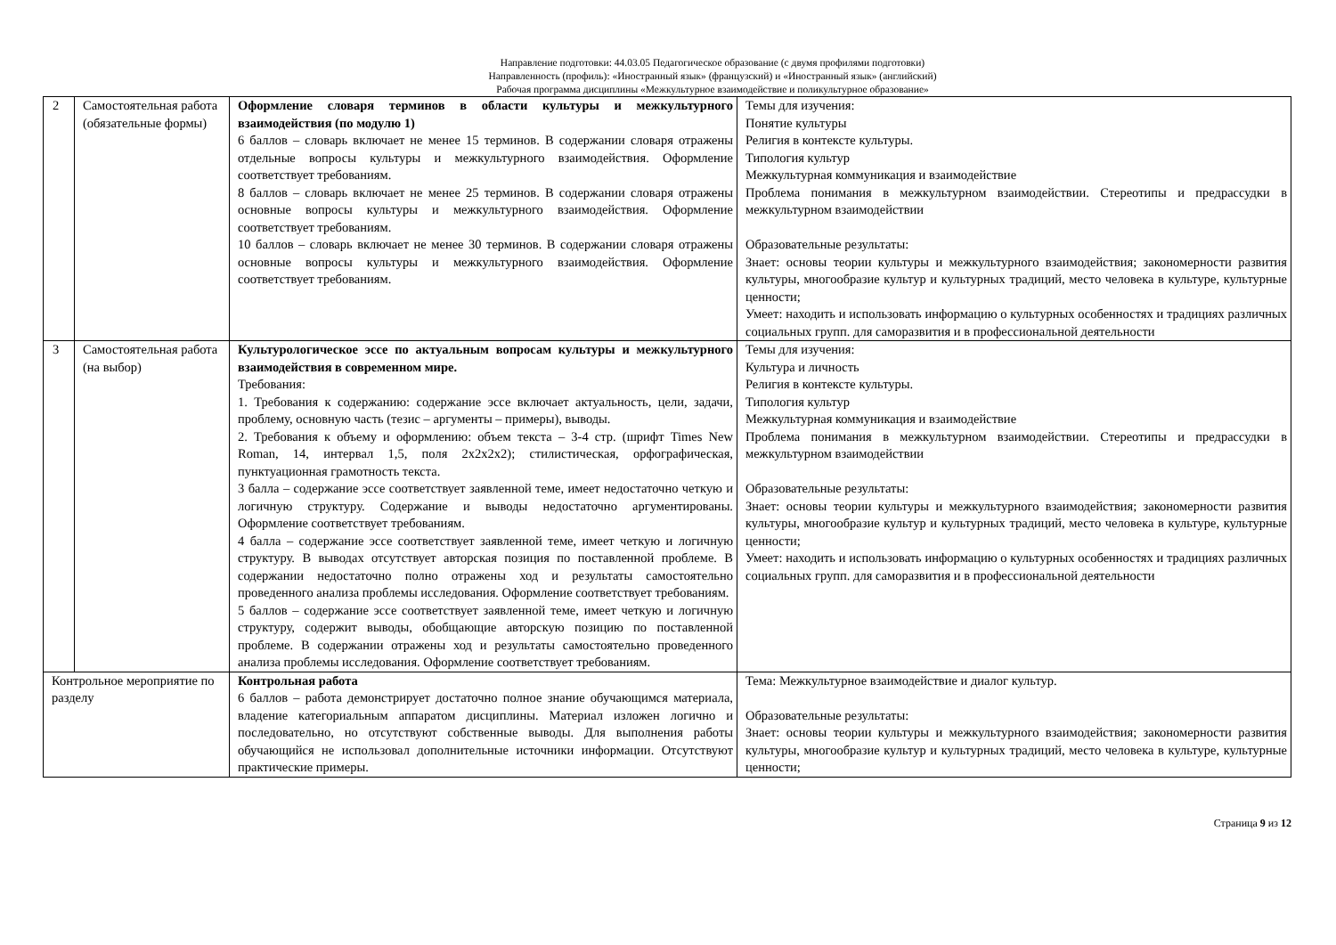Направление подготовки: 44.03.05 Педагогическое образование (с двумя профилями подготовки)
Направленность (профиль): «Иностранный язык» (французский) и «Иностранный язык» (английский)
Рабочая программа дисциплины «Межкультурное взаимодействие и поликультурное образование»
| 2 | Самостоятельная работа (обязательные формы) | Оформление словаря терминов в области культуры и межкультурного взаимодействия (по модулю 1) 6 баллов – словарь включает не менее 15 терминов. В содержании словаря отражены отдельные вопросы культуры и межкультурного взаимодействия. Оформление соответствует требованиям. 8 баллов – словарь включает не менее 25 терминов. В содержании словаря отражены основные вопросы культуры и межкультурного взаимодействия. Оформление соответствует требованиям. 10 баллов – словарь включает не менее 30 терминов. В содержании словаря отражены основные вопросы культуры и межкультурного взаимодействия. Оформление соответствует требованиям. | Темы для изучения: Понятие культуры Религия в контексте культуры. Типология культур Межкультурная коммуникация и взаимодействие Проблема понимания в межкультурном взаимодействии. Стереотипы и предрассудки в межкультурном взаимодействии Образовательные результаты: Знает: основы теории культуры и межкультурного взаимодействия; закономерности развития культуры, многообразие культур и культурных традиций, место человека в культуре, культурные ценности; Умеет: находить и использовать информацию о культурных особенностях и традициях различных социальных групп. для саморазвития и в профессиональной деятельности |
| 3 | Самостоятельная работа (на выбор) | Культурологическое эссе по актуальным вопросам культуры и межкультурного взаимодействия в современном мире. Требования: 1. Требования к содержанию: содержание эссе включает актуальность, цели, задачи, проблему, основную часть (тезис – аргументы – примеры), выводы. 2. Требования к объему и оформлению: объем текста – 3-4 стр. (шрифт Times New Roman, 14, интервал 1,5, поля 2х2х2х2); стилистическая, орфографическая, пунктуационная грамотность текста. 3 балла – содержание эссе соответствует заявленной теме, имеет недостаточно четкую и логичную структуру. Содержание и выводы недостаточно аргументированы. Оформление соответствует требованиям. 4 балла – содержание эссе соответствует заявленной теме, имеет четкую и логичную структуру. В выводах отсутствует авторская позиция по поставленной проблеме. В содержании недостаточно полно отражены ход и результаты самостоятельно проведенного анализа проблемы исследования. Оформление соответствует требованиям. 5 баллов – содержание эссе соответствует заявленной теме, имеет четкую и логичную структуру, содержит выводы, обобщающие авторскую позицию по поставленной проблеме. В содержании отражены ход и результаты самостоятельно проведенного анализа проблемы исследования. Оформление соответствует требованиям. | Темы для изучения: Культура и личность Религия в контексте культуры. Типология культур Межкультурная коммуникация и взаимодействие Проблема понимания в межкультурном взаимодействии. Стереотипы и предрассудки в межкультурном взаимодействии Образовательные результаты: Знает: основы теории культуры и межкультурного взаимодействия; закономерности развития культуры, многообразие культур и культурных традиций, место человека в культуре, культурные ценности; Умеет: находить и использовать информацию о культурных особенностях и традициях различных социальных групп. для саморазвития и в профессиональной деятельности |
| Контрольное мероприятие по разделу | | Контрольная работа 6 баллов – работа демонстрирует достаточно полное знание обучающимся материала, владение категориальным аппаратом дисциплины. Материал изложен логично и последовательно, но отсутствуют собственные выводы. Для выполнения работы обучающийся не использовал дополнительные источники информации. Отсутствуют практические примеры. | Тема: Межкультурное взаимодействие и диалог культур. Образовательные результаты: Знает: основы теории культуры и межкультурного взаимодействия; закономерности развития культуры, многообразие культур и культурных традиций, место человека в культуре, культурные ценности; |
Страница 9 из 12